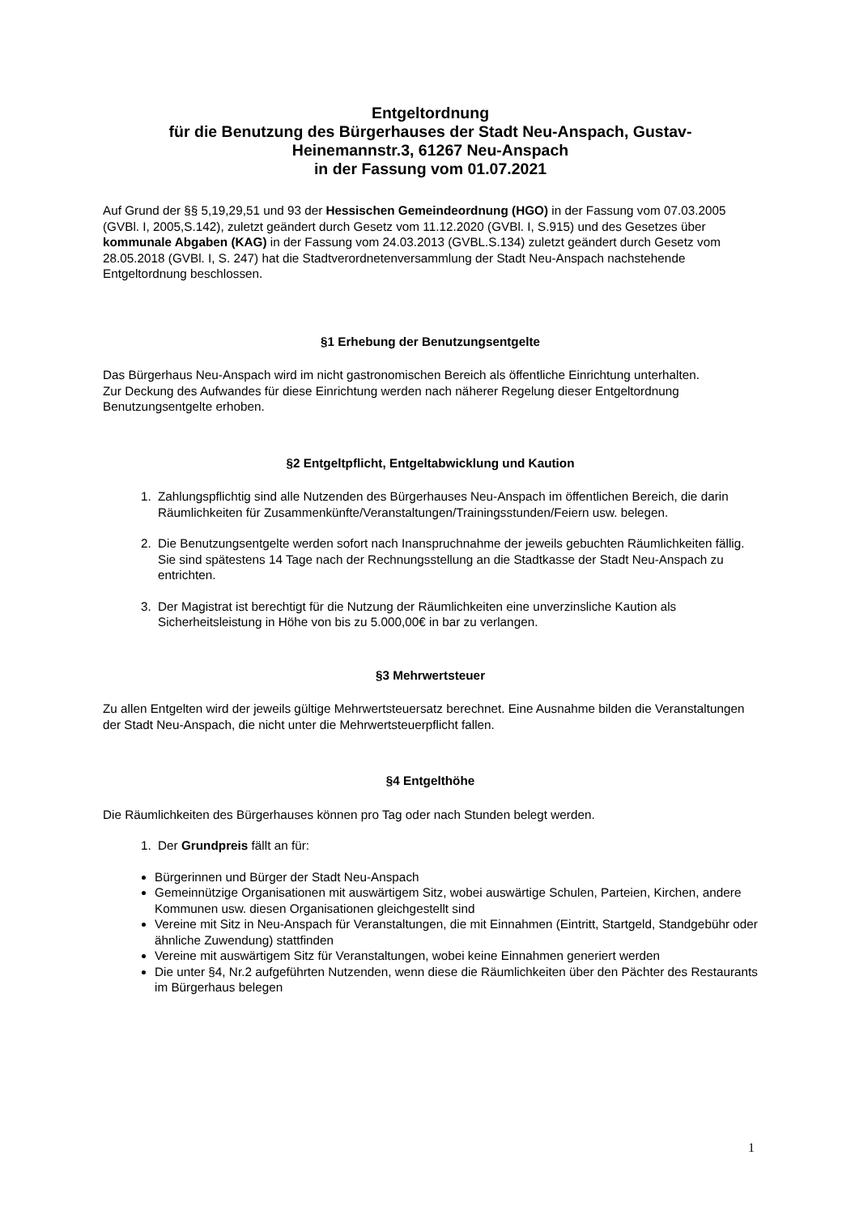Entgeltordnung
für die Benutzung des Bürgerhauses der Stadt Neu-Anspach, Gustav-
Heinemannstr.3, 61267 Neu-Anspach
in der Fassung vom 01.07.2021
Auf Grund der §§ 5,19,29,51 und 93 der Hessischen Gemeindeordnung (HGO) in der Fassung vom 07.03.2005 (GVBl. I, 2005,S.142), zuletzt geändert durch Gesetz vom 11.12.2020 (GVBl. I, S.915) und des Gesetzes über kommunale Abgaben (KAG) in der Fassung vom 24.03.2013 (GVBL.S.134) zuletzt geändert durch Gesetz vom 28.05.2018 (GVBl. I, S. 247) hat die Stadtverordnetenversammlung der Stadt Neu-Anspach nachstehende Entgeltordnung beschlossen.
§1 Erhebung der Benutzungsentgelte
Das Bürgerhaus Neu-Anspach wird im nicht gastronomischen Bereich als öffentliche Einrichtung unterhalten.
Zur Deckung des Aufwandes für diese Einrichtung werden nach näherer Regelung dieser Entgeltordnung Benutzungsentgelte erhoben.
§2 Entgeltpflicht, Entgeltabwicklung und Kaution
1. Zahlungspflichtig sind alle Nutzenden des Bürgerhauses Neu-Anspach im öffentlichen Bereich, die darin Räumlichkeiten für Zusammenkünfte/Veranstaltungen/Trainingsstunden/Feiern usw. belegen.
2. Die Benutzungsentgelte werden sofort nach Inanspruchnahme der jeweils gebuchten Räumlichkeiten fällig. Sie sind spätestens 14 Tage nach der Rechnungsstellung an die Stadtkasse der Stadt Neu-Anspach zu entrichten.
3. Der Magistrat ist berechtigt für die Nutzung der Räumlichkeiten eine unverzinsliche Kaution als Sicherheitsleistung in Höhe von bis zu 5.000,00€ in bar zu verlangen.
§3 Mehrwertsteuer
Zu allen Entgelten wird der jeweils gültige Mehrwertsteuersatz berechnet. Eine Ausnahme bilden die Veranstaltungen der Stadt Neu-Anspach, die nicht unter die Mehrwertsteuerpflicht fallen.
§4 Entgelthöhe
Die Räumlichkeiten des Bürgerhauses können pro Tag oder nach Stunden belegt werden.
1. Der Grundpreis fällt an für:
Bürgerinnen und Bürger der Stadt Neu-Anspach
Gemeinnützige Organisationen mit auswärtigem Sitz, wobei auswärtige Schulen, Parteien, Kirchen, andere Kommunen usw. diesen Organisationen gleichgestellt sind
Vereine mit Sitz in Neu-Anspach für Veranstaltungen, die mit Einnahmen (Eintritt, Startgeld, Standgebühr oder ähnliche Zuwendung) stattfinden
Vereine mit auswärtigem Sitz für Veranstaltungen, wobei keine Einnahmen generiert werden
Die unter §4, Nr.2 aufgeführten Nutzenden, wenn diese die Räumlichkeiten über den Pächter des Restaurants im Bürgerhaus belegen
1